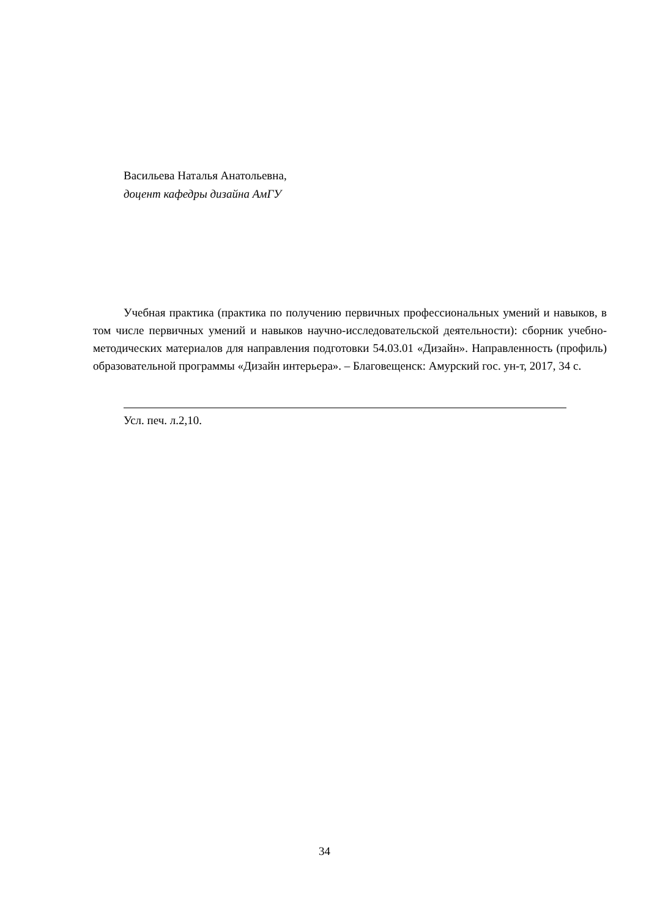Васильева Наталья Анатольевна,
доцент кафедры дизайна АмГУ
Учебная практика (практика по получению первичных профессиональных умений и навыков, в том числе первичных умений и навыков научно-исследовательской деятельности): сборник учебно-методических материалов для направления подготовки 54.03.01 «Дизайн». Направленность (профиль) образовательной программы «Дизайн интерьера». – Благовещенск: Амурский гос. ун-т, 2017, 34 с.
Усл. печ. л.2,10.
34